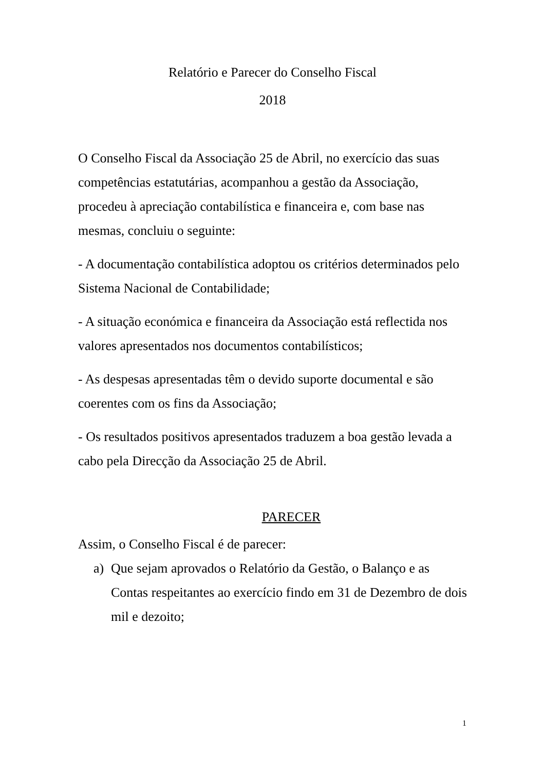Relatório e Parecer do Conselho Fiscal
2018
O Conselho Fiscal da Associação 25 de Abril, no exercício das suas competências estatutárias, acompanhou a gestão da Associação, procedeu à apreciação contabilística e financeira e, com base nas mesmas, concluiu o seguinte:
- A documentação contabilística adoptou os critérios determinados pelo Sistema Nacional de Contabilidade;
- A situação económica e financeira da Associação está reflectida nos valores apresentados nos documentos contabilísticos;
- As despesas apresentadas têm o devido suporte documental e são coerentes com os fins da Associação;
- Os resultados positivos apresentados traduzem a boa gestão levada a cabo pela Direcção da Associação 25 de Abril.
PARECER
Assim, o Conselho Fiscal é de parecer:
a) Que sejam aprovados o Relatório da Gestão, o Balanço e as Contas respeitantes ao exercício findo em 31 de Dezembro de dois mil e dezoito;
1